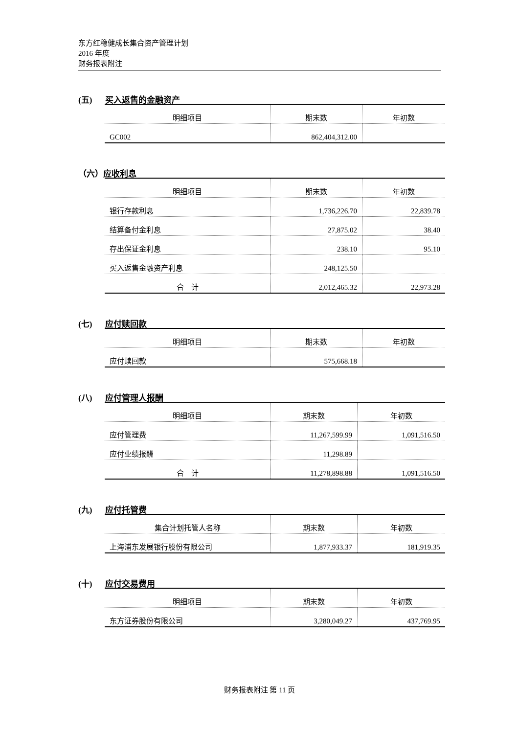东方红稳健成长集合资产管理计划
2016 年度
财务报表附注
(五) 买入返售的金融资产
| 明细项目 | 期末数 | 年初数 |
| --- | --- | --- |
| GC002 | 862,404,312.00 | |
（六）应收利息
| 明细项目 | 期末数 | 年初数 |
| --- | --- | --- |
| 银行存款利息 | 1,736,226.70 | 22,839.78 |
| 结算备付金利息 | 27,875.02 | 38.40 |
| 存出保证金利息 | 238.10 | 95.10 |
| 买入返售金融资产利息 | 248,125.50 | |
| 合 计 | 2,012,465.32 | 22,973.28 |
(七) 应付赎回款
| 明细项目 | 期末数 | 年初数 |
| --- | --- | --- |
| 应付赎回款 | 575,668.18 | |
(八) 应付管理人报酬
| 明细项目 | 期末数 | 年初数 |
| --- | --- | --- |
| 应付管理费 | 11,267,599.99 | 1,091,516.50 |
| 应付业绩报酬 | 11,298.89 | |
| 合 计 | 11,278,898.88 | 1,091,516.50 |
(九) 应付托管费
| 集合计划托管人名称 | 期末数 | 年初数 |
| --- | --- | --- |
| 上海浦东发展银行股份有限公司 | 1,877,933.37 | 181,919.35 |
(十) 应付交易费用
| 明细项目 | 期末数 | 年初数 |
| --- | --- | --- |
| 东方证券股份有限公司 | 3,280,049.27 | 437,769.95 |
财务报表附注 第 11 页